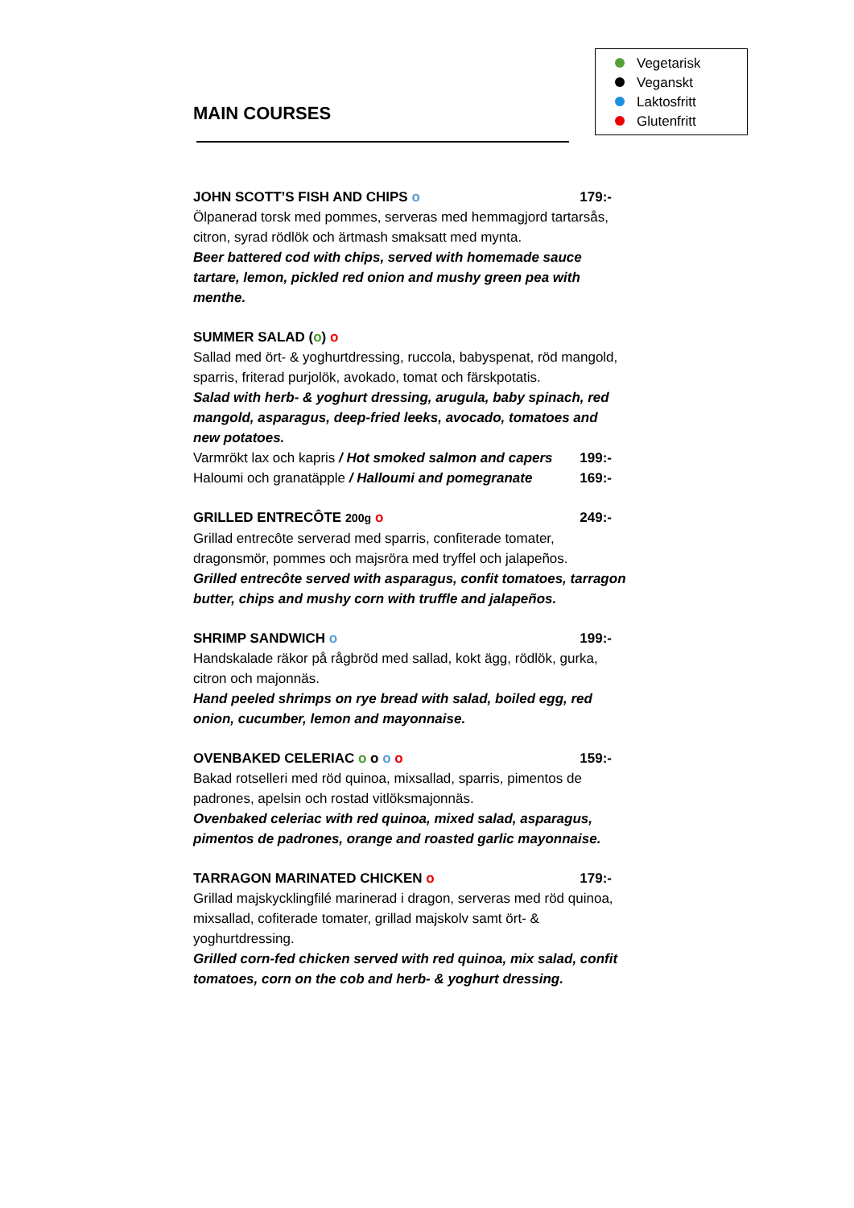Vegetarisk
Veganskt
Laktosfritt
Glutenfritt
MAIN COURSES
JOHN SCOTT’S FISH AND CHIPS o 179:-
Ölpanerad torsk med pommes, serveras med hemmagjord tartarsås, citron, syrad rödlök och ärtmash smaksatt med mynta.
Beer battered cod with chips, served with homemade sauce tartare, lemon, pickled red onion and mushy green pea with menthe.
SUMMER SALAD (o) o
Sallad med ört- & yoghurtdressing, ruccola, babyspenat, röd mangold, sparris, friterad purjolök, avokado, tomat och färskpotatis.
Salad with herb- & yoghurt dressing, arugula, baby spinach, red mangold, asparagus, deep-fried leeks, avocado, tomatoes and new potatoes.
Varmrökt lax och kapris / Hot smoked salmon and capers 199:-
Haloumi och granatäpple / Halloumi and pomegranate 169:-
GRILLED ENTRECÔTE 200g o 249:-
Grillad entrecôte serverad med sparris, confiterade tomater, dragonsmör, pommes och majsröra med tryffel och jalapeños.
Grilled entrecôte served with asparagus, confit tomatoes, tarragon butter, chips and mushy corn with truffle and jalapeños.
SHRIMP SANDWICH o 199:-
Handskalade räkor på rågbröd med sallad, kokt ägg, rödlök, gurka, citron och majonnäs.
Hand peeled shrimps on rye bread with salad, boiled egg, red onion, cucumber, lemon and mayonnaise.
OVENBAKED CELERIAC o o o o 159:-
Bakad rotselleri med röd quinoa, mixsallad, sparris, pimentos de padrones, apelsin och rostad vitlöksmajonnäs.
Ovenbaked celeriac with red quinoa, mixed salad, asparagus, pimentos de padrones, orange and roasted garlic mayonnaise.
TARRAGON MARINATED CHICKEN o 179:-
Grillad majskycklingfilé marinerad i dragon, serveras med röd quinoa, mixsallad, cofiterade tomater, grillad majskolv samt ört- & yoghurtdressing.
Grilled corn-fed chicken served with red quinoa, mix salad, confit tomatoes, corn on the cob and herb- & yoghurt dressing.